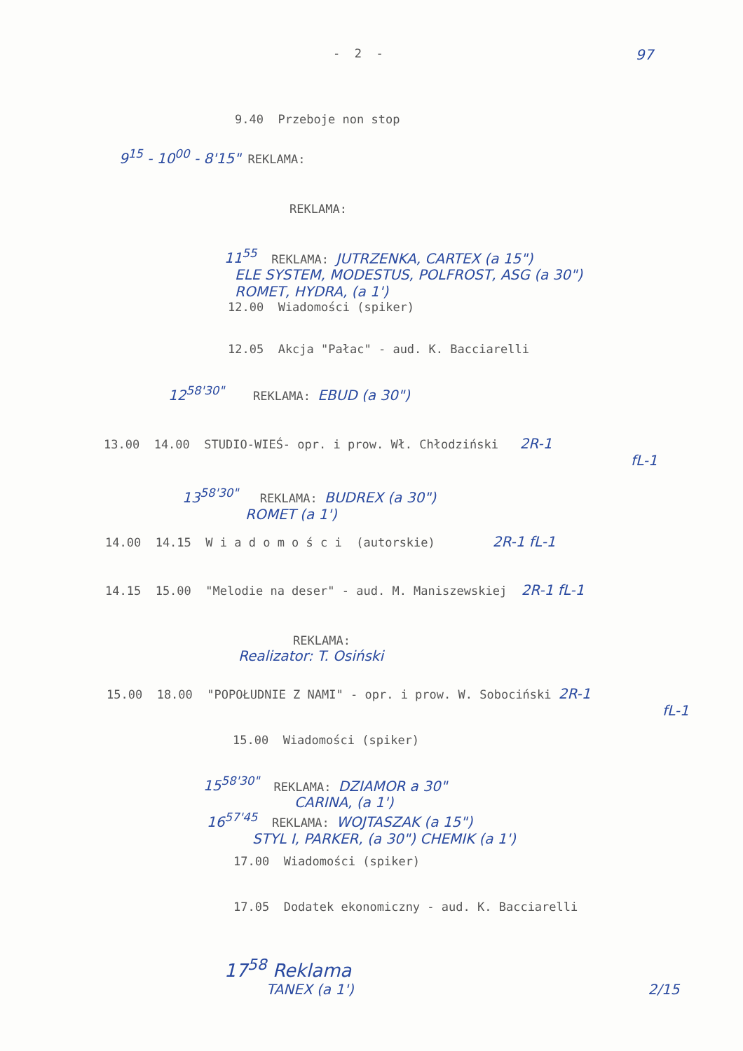- 2 -
97
9.40 Przeboje non stop
9<sup>15</sup> - 10<sup>00</sup> - 8'15" REKLAMA:
REKLAMA:
11<sup>55</sup> REKLAMA: JUTRZENKA, CARTEX (a 15")
ELE SYSTEM, MODESTUS, POLFROST, ASG (a 30")
ROMET, HYDRA, (a 1')
12.00 Wiadomości (spiker)
12.05 Akcja "Pałac" - aud. K. Bacciarelli
12<sup>58'30"</sup> REKLAMA: EBUD (a 30")
13.00 14.00 STUDIO-WIEŚ- opr. i prow. Wł. Chłodziński 2R-1
fL-1
13<sup>58'30"</sup> REKLAMA: BUDREX (a 30")
ROMET (a 1')
14.00 14.15 W i a d o m o ś c i (autorskie) 2R-1 fL-1
14.15 15.00 "Melodie na deser" - aud. M. Maniszewskiej 2R-1 fL-1
REKLAMA:
Realizator: T. Osiński
15.00 18.00 "POPOŁUDNIE Z NAMI" - opr. i prow. W. Sobociński 2R-1
fL-1
15.00 Wiadomości (spiker)
15<sup>58'30"</sup> REKLAMA: DZIAMOR a 30"
CARINA, (a 1')
16<sup>57'45</sup> REKLAMA: WOJTASZAK (a 15")
STYL I, PARKER, (a 30") CHEMIK (a 1')
17.00 Wiadomości (spiker)
17.05 Dodatek ekonomiczny - aud. K. Bacciarelli
17<sup>58</sup> Reklama
TANEX (a 1') 2/15